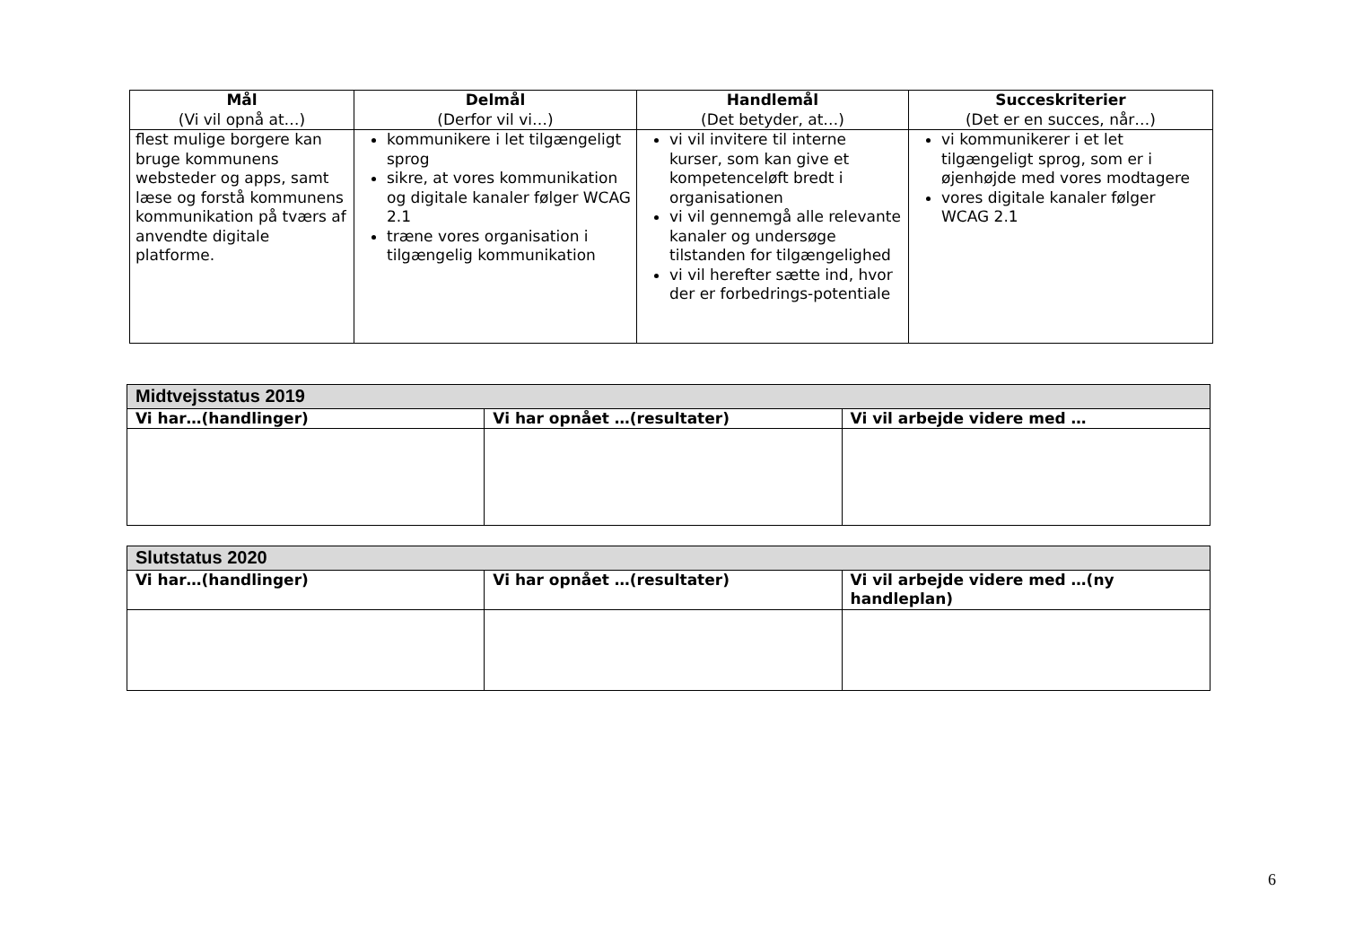| Mål (Vi vil opnå at…) | Delmål (Derfor vil vi…) | Handlemål (Det betyder, at…) | Succeskriterier (Det er en succes, når…) |
| --- | --- | --- | --- |
| flest mulige borgere kan bruge kommunens websteder og apps, samt læse og forstå kommunens kommunikation på tværs af anvendte digitale platforme. | kommunikere i let tilgængeligt sprog sikre, at vores kommunikation og digitale kanaler følger WCAG 2.1 træne vores organisation i tilgængelig kommunikation | vi vil invitere til interne kurser, som kan give et kompetenceløft bredt i organisationen vi vil gennemgå alle relevante kanaler og undersøge tilstanden for tilgængelighed vi vil herefter sætte ind, hvor der er forbedrings-potentiale | vi kommunikerer i et let tilgængeligt sprog, som er i øjenhøjde med vores modtagere vores digitale kanaler følger WCAG 2.1 |
| Midtvejsstatus 2019 | | |
| Vi har…(handlinger) | Vi har opnået …(resultater) | Vi vil arbejde videre med … |
| Slutstatus 2020 | | |
| Vi har…(handlinger) | Vi har opnået …(resultater) | Vi vil arbejde videre med …(ny handleplan) |
6